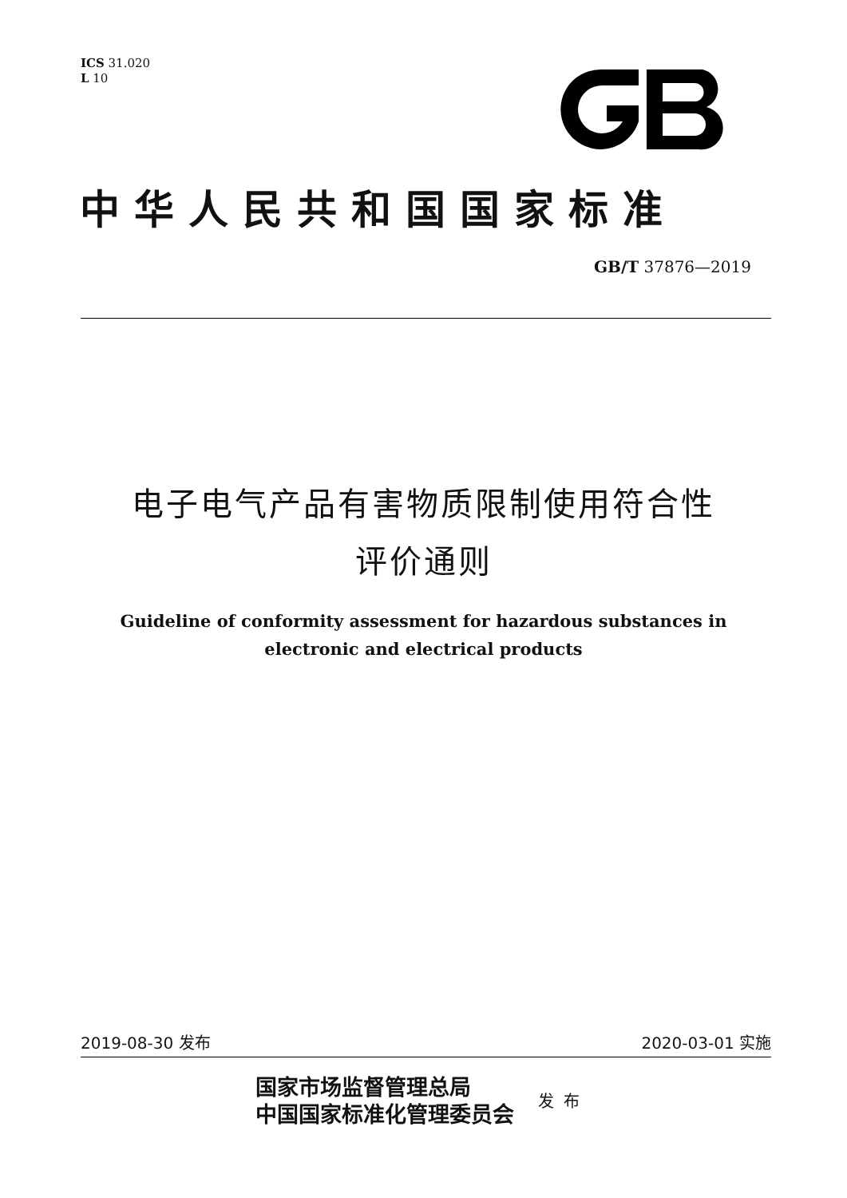ICS 31.020
L 10
中华人民共和国国家标准
GB/T 37876—2019
电子电气产品有害物质限制使用符合性
评价通则
Guideline of conformity assessment for hazardous substances in
electronic and electrical products
2019-08-30 发布 2020-03-01 实施
国家市场监督管理总局
中国国家标准化管理委员会
发布